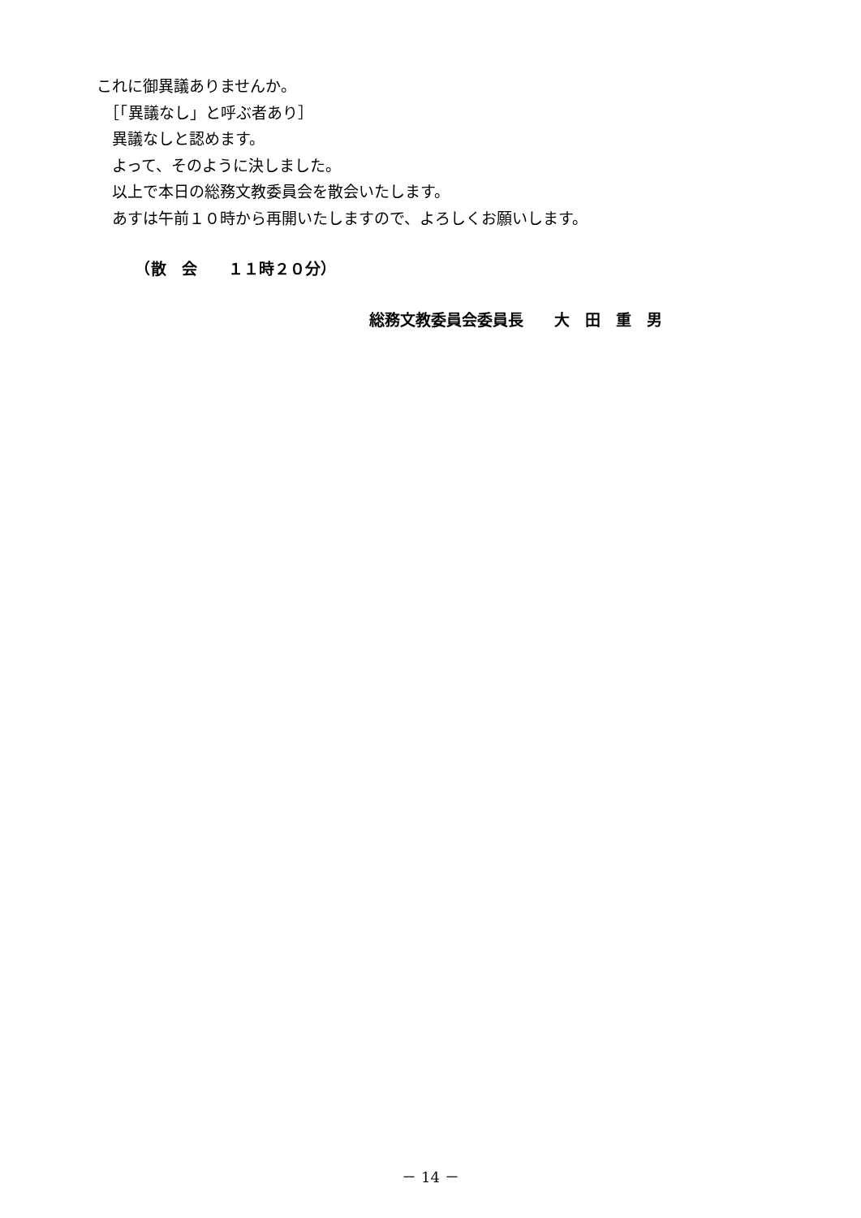これに御異議ありませんか。
　［「異議なし」と呼ぶ者あり］
　異議なしと認めます。
　よって、そのように決しました。
　以上で本日の総務文教委員会を散会いたします。
　あすは午前１０時から再開いたしますので、よろしくお願いします。
　　　（散　会　　１１時２０分）
総務文教委員会委員長　　大　田　重　男
－ 14 －